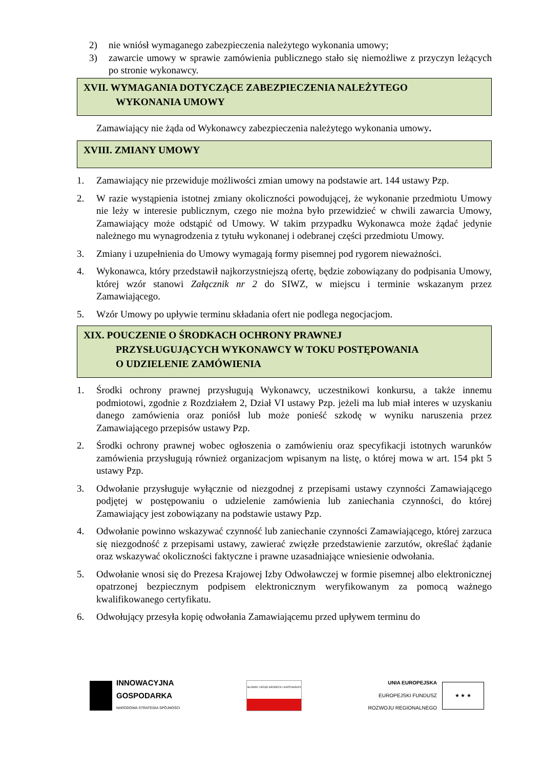2) nie wniósł wymaganego zabezpieczenia należytego wykonania umowy;
3) zawarcie umowy w sprawie zamówienia publicznego stało się niemożliwe z przyczyn leżących po stronie wykonawcy.
XVII. WYMAGANIA DOTYCZĄCE ZABEZPIECZENIA NALEŻYTEGO
WYKONANIA UMOWY
Zamawiający nie żąda od Wykonawcy zabezpieczenia należytego wykonania umowy.
XVIII. ZMIANY UMOWY
1. Zamawiający nie przewiduje możliwości zmian umowy na podstawie art. 144 ustawy Pzp.
2. W razie wystąpienia istotnej zmiany okoliczności powodującej, że wykonanie przedmiotu Umowy nie leży w interesie publicznym, czego nie można było przewidzieć w chwili zawarcia Umowy, Zamawiający może odstąpić od Umowy. W takim przypadku Wykonawca może żądać jedynie należnego mu wynagrodzenia z tytułu wykonanej i odebranej części przedmiotu Umowy.
3. Zmiany i uzupełnienia do Umowy wymagają formy pisemnej pod rygorem nieważności.
4. Wykonawca, który przedstawił najkorzystniejszą ofertę, będzie zobowiązany do podpisania Umowy, której wzór stanowi Załącznik nr 2 do SIWZ, w miejscu i terminie wskazanym przez Zamawiającego.
5. Wzór Umowy po upływie terminu składania ofert nie podlega negocjacjom.
XIX. POUCZENIE O ŚRODKACH OCHRONY PRAWNEJ
PRZYSŁUGUJĄCYCH WYKONAWCY W TOKU POSTĘPOWANIA
O UDZIELENIE ZAMÓWIENIA
1. Środki ochrony prawnej przysługują Wykonawcy, uczestnikowi konkursu, a także innemu podmiotowi, zgodnie z Rozdziałem 2, Dział VI ustawy Pzp. jeżeli ma lub miał interes w uzyskaniu danego zamówienia oraz poniósł lub może ponieść szkodę w wyniku naruszenia przez Zamawiającego przepisów ustawy Pzp.
2. Środki ochrony prawnej wobec ogłoszenia o zamówieniu oraz specyfikacji istotnych warunków zamówienia przysługują również organizacjom wpisanym na listę, o której mowa w art. 154 pkt 5 ustawy Pzp.
3. Odwołanie przysługuje wyłącznie od niezgodnej z przepisami ustawy czynności Zamawiającego podjętej w postępowaniu o udzielenie zamówienia lub zaniechania czynności, do której Zamawiający jest zobowiązany na podstawie ustawy Pzp.
4. Odwołanie powinno wskazywać czynność lub zaniechanie czynności Zamawiającego, której zarzuca się niezgodność z przepisami ustawy, zawierać zwięzłe przedstawienie zarzutów, określać żądanie oraz wskazywać okoliczności faktyczne i prawne uzasadniające wniesienie odwołania.
5. Odwołanie wnosi się do Prezesa Krajowej Izby Odwoławczej w formie pisemnej albo elektronicznej opatrzonej bezpiecznym podpisem elektronicznym weryfikowanym za pomocą ważnego kwalifikowanego certyfikatu.
6. Odwołujący przesyła kopię odwołania Zamawiającemu przed upływem terminu do
INNOWACYJNA
GOSPODARKA
NARODOWA STRATEGIA SPÓJNOŚCI
GŁÓWNY URZĄD GEODEZJI I KARTOGRAFII
UNIA EUROPEJSKA
EUROPEJSKI FUNDUSZ
ROZWOJU REGIONALNEGO
★ ★ ★